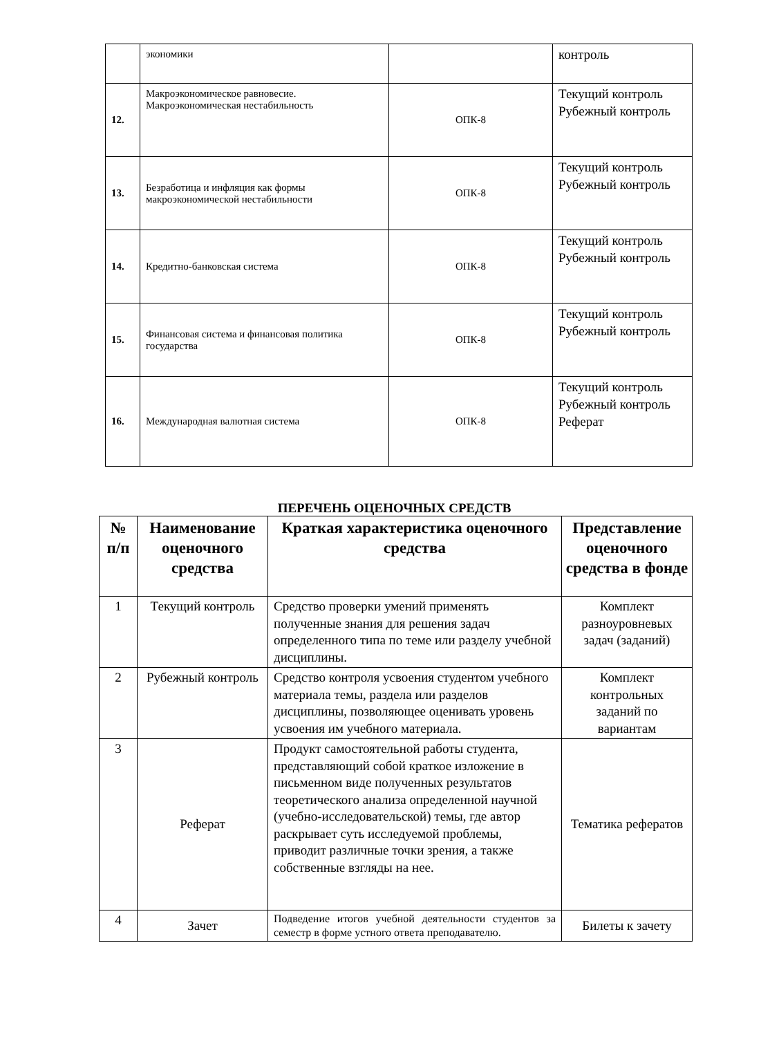| | экономики | | контроль |
| 12. | Макроэкономическое равновесие. Макроэкономическая нестабильность | ОПК-8 | Текущий контроль Рубежный контроль |
| 13. | Безработица и инфляция как формы макроэкономической нестабильности | ОПК-8 | Текущий контроль Рубежный контроль |
| 14. | Кредитно-банковская система | ОПК-8 | Текущий контроль Рубежный контроль |
| 15. | Финансовая система и финансовая политика государства | ОПК-8 | Текущий контроль Рубежный контроль |
| 16. | Международная валютная система | ОПК-8 | Текущий контроль Рубежный контроль Реферат |
ПЕРЕЧЕНЬ ОЦЕНОЧНЫХ СРЕДСТВ
| № п/п | Наименование оценочного средства | Краткая характеристика оценочного средства | Представление оценочного средства в фонде |
| --- | --- | --- | --- |
| 1 | Текущий контроль | Средство проверки умений применять полученные знания для решения задач определенного типа по теме или разделу учебной дисциплины. | Комплект разноуровневых задач (заданий) |
| 2 | Рубежный контроль | Средство контроля усвоения студентом учебного материала темы, раздела или разделов дисциплины, позволяющее оценивать уровень усвоения им учебного материала. | Комплект контрольных заданий по вариантам |
| 3 | Реферат | Продукт самостоятельной работы студента, представляющий собой краткое изложение в письменном виде полученных результатов теоретического анализа определенной научной (учебно-исследовательской) темы, где автор раскрывает суть исследуемой проблемы, приводит различные точки зрения, а также собственные взгляды на нее. | Тематика рефератов |
| 4 | Зачет | Подведение итогов учебной деятельности студентов за семестр в форме устного ответа преподавателю. | Билеты к зачету |